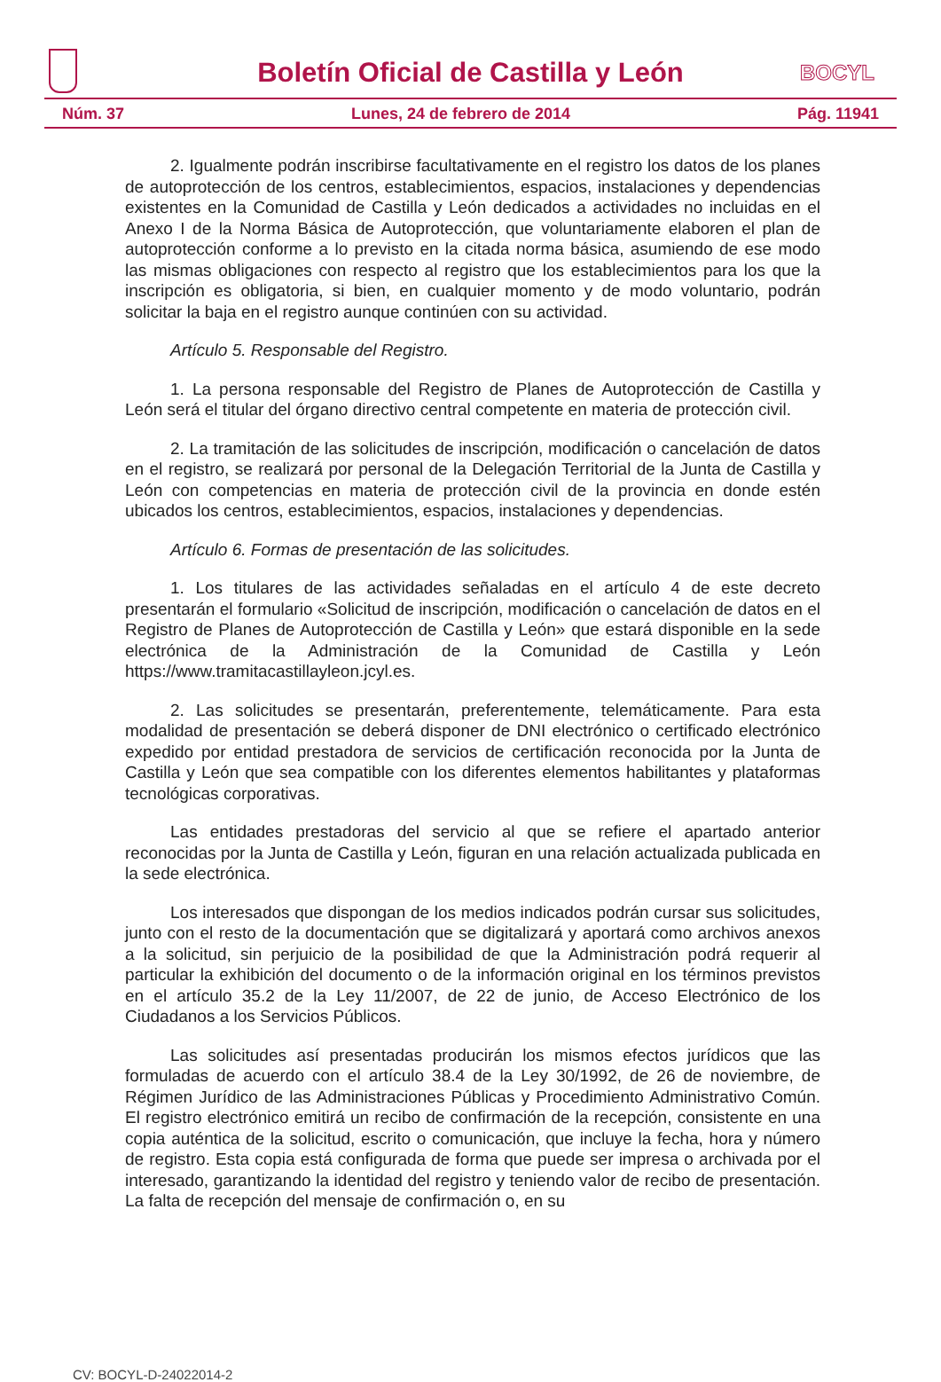Boletín Oficial de Castilla y León
BOCYL
Núm. 37 Lunes, 24 de febrero de 2014 Pág. 11941
2. Igualmente podrán inscribirse facultativamente en el registro los datos de los planes de autoprotección de los centros, establecimientos, espacios, instalaciones y dependencias existentes en la Comunidad de Castilla y León dedicados a actividades no incluidas en el Anexo I de la Norma Básica de Autoprotección, que voluntariamente elaboren el plan de autoprotección conforme a lo previsto en la citada norma básica, asumiendo de ese modo las mismas obligaciones con respecto al registro que los establecimientos para los que la inscripción es obligatoria, si bien, en cualquier momento y de modo voluntario, podrán solicitar la baja en el registro aunque continúen con su actividad.
Artículo 5. Responsable del Registro.
1. La persona responsable del Registro de Planes de Autoprotección de Castilla y León será el titular del órgano directivo central competente en materia de protección civil.
2. La tramitación de las solicitudes de inscripción, modificación o cancelación de datos en el registro, se realizará por personal de la Delegación Territorial de la Junta de Castilla y León con competencias en materia de protección civil de la provincia en donde estén ubicados los centros, establecimientos, espacios, instalaciones y dependencias.
Artículo 6. Formas de presentación de las solicitudes.
1. Los titulares de las actividades señaladas en el artículo 4 de este decreto presentarán el formulario «Solicitud de inscripción, modificación o cancelación de datos en el Registro de Planes de Autoprotección de Castilla y León» que estará disponible en la sede electrónica de la Administración de la Comunidad de Castilla y León https://www.tramitacastillayleon.jcyl.es.
2. Las solicitudes se presentarán, preferentemente, telemáticamente. Para esta modalidad de presentación se deberá disponer de DNI electrónico o certificado electrónico expedido por entidad prestadora de servicios de certificación reconocida por la Junta de Castilla y León que sea compatible con los diferentes elementos habilitantes y plataformas tecnológicas corporativas.
Las entidades prestadoras del servicio al que se refiere el apartado anterior reconocidas por la Junta de Castilla y León, figuran en una relación actualizada publicada en la sede electrónica.
Los interesados que dispongan de los medios indicados podrán cursar sus solicitudes, junto con el resto de la documentación que se digitalizará y aportará como archivos anexos a la solicitud, sin perjuicio de la posibilidad de que la Administración podrá requerir al particular la exhibición del documento o de la información original en los términos previstos en el artículo 35.2 de la Ley 11/2007, de 22 de junio, de Acceso Electrónico de los Ciudadanos a los Servicios Públicos.
Las solicitudes así presentadas producirán los mismos efectos jurídicos que las formuladas de acuerdo con el artículo 38.4 de la Ley 30/1992, de 26 de noviembre, de Régimen Jurídico de las Administraciones Públicas y Procedimiento Administrativo Común. El registro electrónico emitirá un recibo de confirmación de la recepción, consistente en una copia auténtica de la solicitud, escrito o comunicación, que incluye la fecha, hora y número de registro. Esta copia está configurada de forma que puede ser impresa o archivada por el interesado, garantizando la identidad del registro y teniendo valor de recibo de presentación. La falta de recepción del mensaje de confirmación o, en su
CV: BOCYL-D-24022014-2